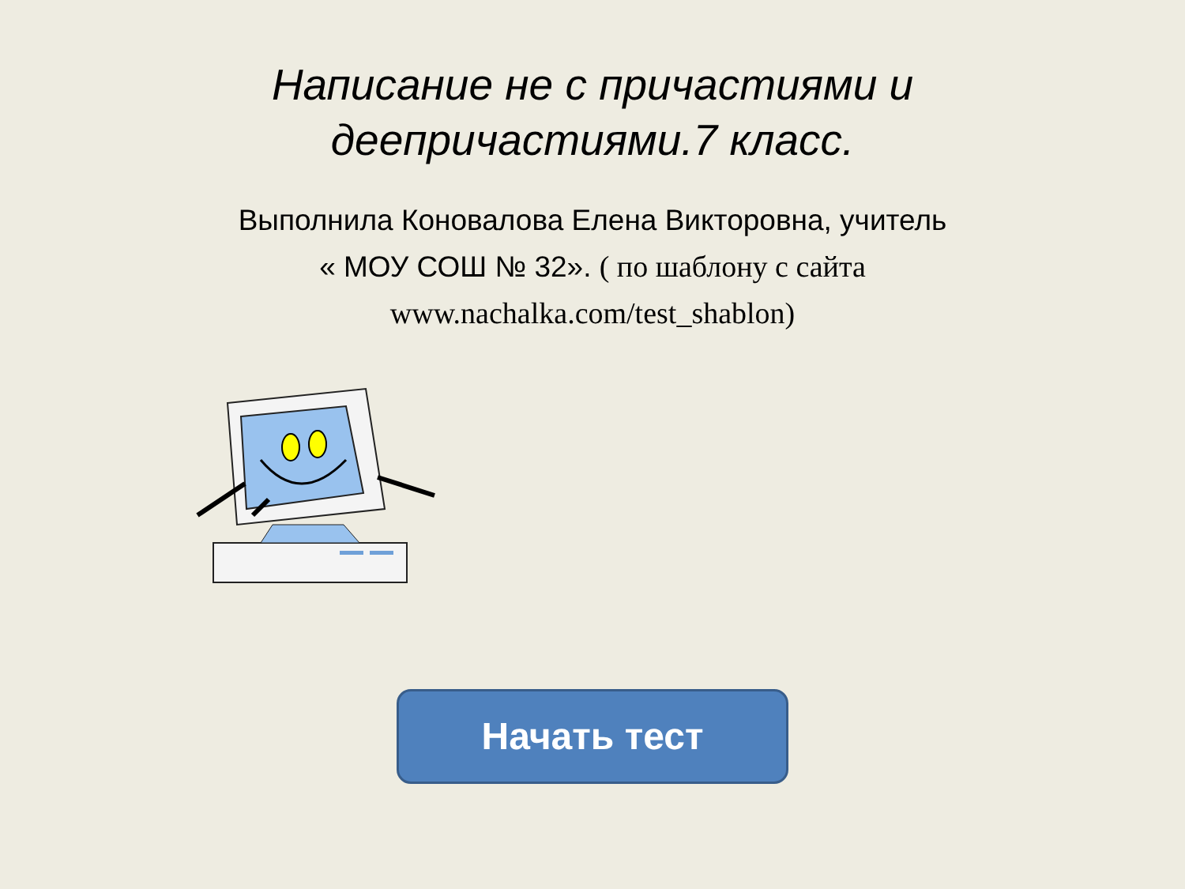Написание не с причастиями и
деепричастиями.7 класс.
Выполнила Коновалова Елена Викторовна, учитель
« МОУ СОШ № 32». ( по шаблону с сайта
www.nachalka.com/test_shablon)
Начать тест